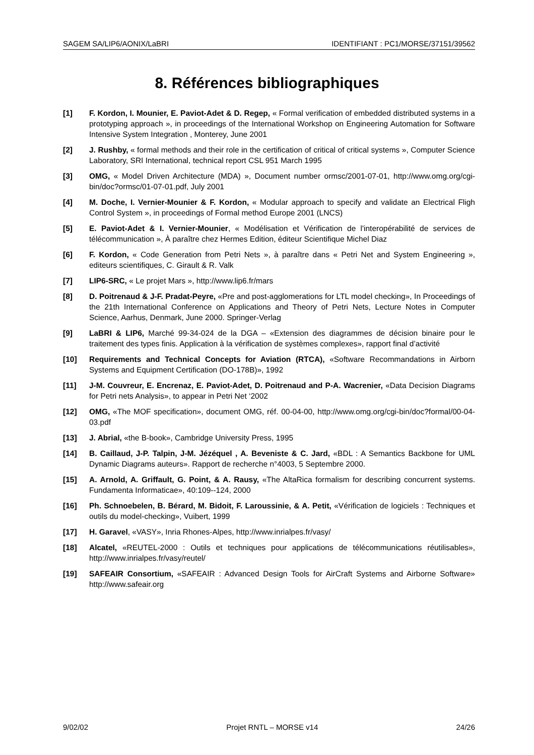SAGEM SA/LIP6/AONIX/LaBRI IDENTIFIANT : PC1/MORSE/37151/39562
8. Références bibliographiques
[1] F. Kordon, I. Mounier, E. Paviot-Adet & D. Regep, « Formal verification of embedded distributed systems in a prototyping approach », in proceedings of the International Workshop on Engineering Automation for Software Intensive System Integration , Monterey, June 2001
[2] J. Rushby, « formal methods and their role in the certification of critical of critical systems », Computer Science Laboratory, SRI International, technical report CSL 951 March 1995
[3] OMG, « Model Driven Architecture (MDA) », Document number ormsc/2001-07-01, http://www.omg.org/cgi-bin/doc?ormsc/01-07-01.pdf, July 2001
[4] M. Doche, I. Vernier-Mounier & F. Kordon, « Modular approach to specify and validate an Electrical Fligh Control System », in proceedings of Formal method Europe 2001 (LNCS)
[5] E. Paviot-Adet & I. Vernier-Mounier, « Modélisation et Vérification de l'interopérabilité de services de télécommunication », À paraître chez Hermes Edition, éditeur Scientifique Michel Diaz
[6] F. Kordon, « Code Generation from Petri Nets », à paraître dans « Petri Net and System Engineering », editeurs scientifiques, C. Girault & R. Valk
[7] LIP6-SRC, « Le projet Mars », http://www.lip6.fr/mars
[8] D. Poitrenaud & J-F. Pradat-Peyre, «Pre and post-agglomerations for LTL model checking», In Proceedings of the 21th International Conference on Applications and Theory of Petri Nets, Lecture Notes in Computer Science, Aarhus, Denmark, June 2000. Springer-Verlag
[9] LaBRI & LIP6, Marché 99-34-024 de la DGA – «Extension des diagrammes de décision binaire pour le traitement des types finis. Application à la vérification de systèmes complexes», rapport final d’activité
[10] Requirements and Technical Concepts for Aviation (RTCA), «Software Recommandations in Airborn Systems and Equipment Certification (DO-178B)», 1992
[11] J-M. Couvreur, E. Encrenaz, E. Paviot-Adet, D. Poitrenaud and P-A. Wacrenier, «Data Decision Diagrams for Petri nets Analysis», to appear in Petri Net ‘2002
[12] OMG, «The MOF specification», document OMG, réf. 00-04-00, http://www.omg.org/cgi-bin/doc?formal/00-04-03.pdf
[13] J. Abrial, «the B-book», Cambridge University Press, 1995
[14] B. Caillaud, J-P. Talpin, J-M. Jézéquel , A. Beveniste & C. Jard, «BDL : A Semantics Backbone for UML Dynamic Diagrams auteurs». Rapport de recherche n°4003, 5 Septembre 2000.
[15] A. Arnold, A. Griffault, G. Point, & A. Rausy, «The AltaRica formalism for describing concurrent systems. Fundamenta Informaticae», 40:109--124, 2000
[16] Ph. Schnoebelen, B. Bérard, M. Bidoit, F. Laroussinie, & A. Petit, «Vérification de logiciels : Techniques et outils du model-checking», Vuibert, 1999
[17] H. Garavel, «VASY», Inria Rhones-Alpes, http://www.inrialpes.fr/vasy/
[18] Alcatel, «REUTEL-2000 : Outils et techniques pour applications de télécommunications réutilisables», http://www.inrialpes.fr/vasy/reutel/
[19] SAFEAIR Consortium, «SAFEAIR : Advanced Design Tools for AirCraft Systems and Airborne Software» http://www.safeair.org
9/02/02 Projet RNTL – MORSE v14 24/26